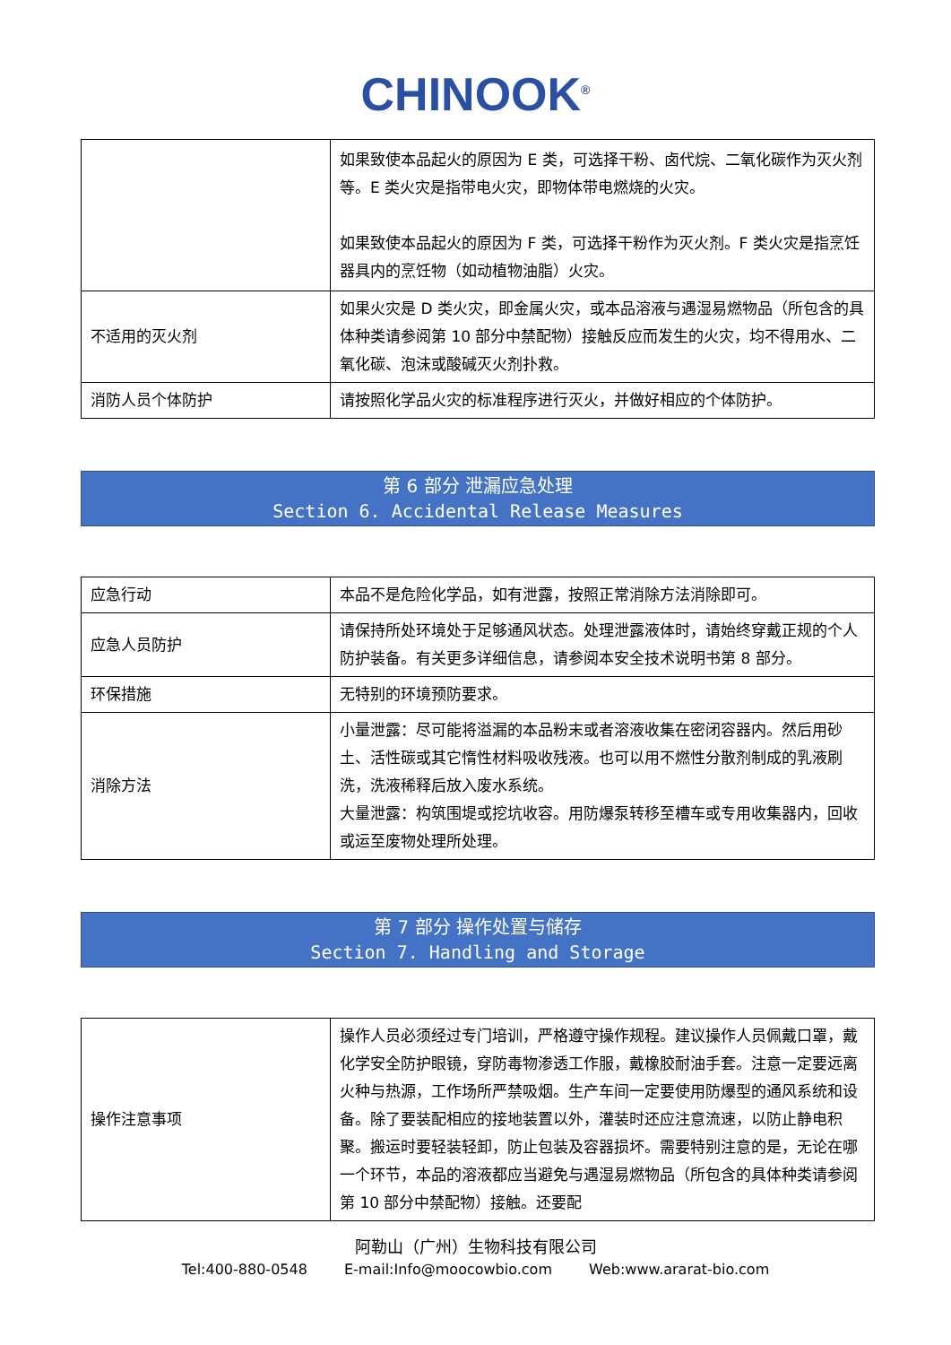CHINOOK<sup>®</sup>
| | 如果致使本品起火的原因为 E 类，可选择干粉、卤代烷、二氧化碳作为灭火剂等。E 类火灾是指带电火灾，即物体带电燃烧的火灾。 如果致使本品起火的原因为 F 类，可选择干粉作为灭火剂。F 类火灾是指烹饪器具内的烹饪物（如动植物油脂）火灾。 |
| 不适用的灭火剂 | 如果火灾是 D 类火灾，即金属火灾，或本品溶液与遇湿易燃物品（所包含的具体种类请参阅第 10 部分中禁配物）接触反应而发生的火灾，均不得用水、二氧化碳、泡沫或酸碱灭火剂扑救。 |
| 消防人员个体防护 | 请按照化学品火灾的标准程序进行灭火，并做好相应的个体防护。 |
第 6 部分 泄漏应急处理
Section 6. Accidental Release Measures
| 应急行动 | 本品不是危险化学品，如有泄露，按照正常消除方法消除即可。 |
| 应急人员防护 | 请保持所处环境处于足够通风状态。处理泄露液体时，请始终穿戴正规的个人防护装备。有关更多详细信息，请参阅本安全技术说明书第 8 部分。 |
| 环保措施 | 无特别的环境预防要求。 |
| 消除方法 | 小量泄露：尽可能将溢漏的本品粉末或者溶液收集在密闭容器内。然后用砂土、活性碳或其它惰性材料吸收残液。也可以用不燃性分散剂制成的乳液刷洗，洗液稀释后放入废水系统。 大量泄露：构筑围堤或挖坑收容。用防爆泵转移至槽车或专用收集器内，回收或运至废物处理所处理。 |
第 7 部分 操作处置与储存
Section 7. Handling and Storage
| 操作注意事项 | 操作人员必须经过专门培训，严格遵守操作规程。建议操作人员佩戴口罩，戴化学安全防护眼镜，穿防毒物渗透工作服，戴橡胶耐油手套。注意一定要远离火种与热源，工作场所严禁吸烟。生产车间一定要使用防爆型的通风系统和设备。除了要装配相应的接地装置以外，灌装时还应注意流速，以防止静电积聚。搬运时要轻装轻卸，防止包装及容器损坏。需要特别注意的是，无论在哪一个环节，本品的溶液都应当避免与遇湿易燃物品（所包含的具体种类请参阅第 10 部分中禁配物）接触。还要配 |
阿勒山（广州）生物科技有限公司
Tel:400-880-0548 E-mail:Info@moocowbio.com Web:www.ararat-bio.com